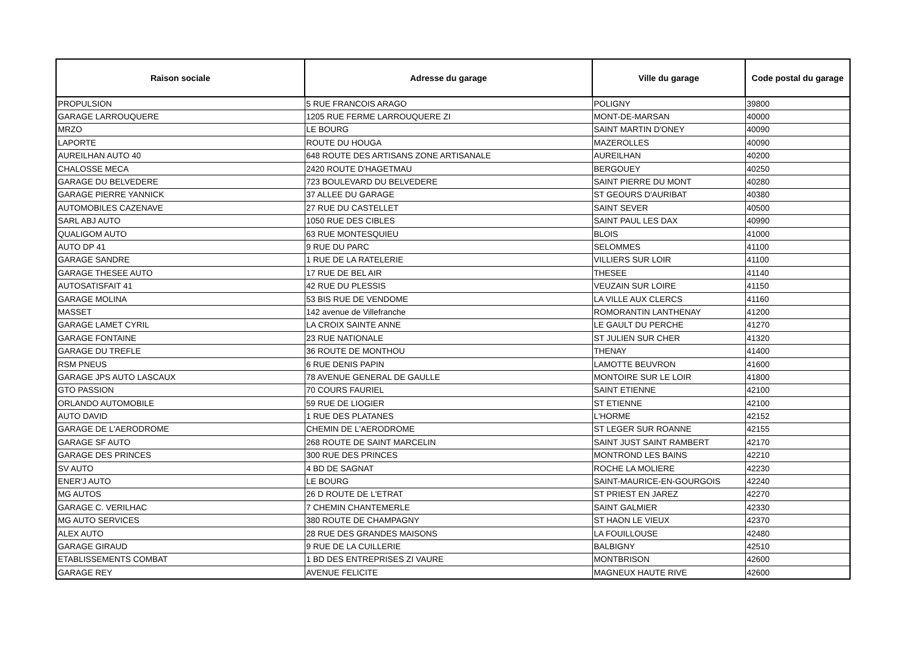| Raison sociale | Adresse du garage | Ville du garage | Code postal du garage |
| --- | --- | --- | --- |
| PROPULSION | 5 RUE FRANCOIS ARAGO | POLIGNY | 39800 |
| GARAGE LARROUQUERE | 1205 RUE FERME LARROUQUERE ZI | MONT-DE-MARSAN | 40000 |
| MRZO | LE BOURG | SAINT MARTIN D'ONEY | 40090 |
| LAPORTE | ROUTE DU HOUGA | MAZEROLLES | 40090 |
| AUREILHAN AUTO 40 | 648 ROUTE DES ARTISANS ZONE ARTISANALE | AUREILHAN | 40200 |
| CHALOSSE MECA | 2420 ROUTE D'HAGETMAU | BERGOUEY | 40250 |
| GARAGE DU BELVEDERE | 723 BOULEVARD DU BELVEDERE | SAINT PIERRE DU MONT | 40280 |
| GARAGE PIERRE YANNICK | 37 ALLEE DU GARAGE | ST GEOURS D'AURIBAT | 40380 |
| AUTOMOBILES CAZENAVE | 27 RUE DU CASTELLET | SAINT SEVER | 40500 |
| SARL ABJ AUTO | 1050 RUE DES CIBLES | SAINT PAUL LES DAX | 40990 |
| QUALIGOM AUTO | 63 RUE MONTESQUIEU | BLOIS | 41000 |
| AUTO DP 41 | 9 RUE DU PARC | SELOMMES | 41100 |
| GARAGE SANDRE | 1 RUE DE LA RATELERIE | VILLIERS SUR LOIR | 41100 |
| GARAGE THESEE AUTO | 17 RUE DE BEL AIR | THESEE | 41140 |
| AUTOSATISFAIT 41 | 42 RUE DU PLESSIS | VEUZAIN SUR LOIRE | 41150 |
| GARAGE MOLINA | 53 BIS RUE DE VENDOME | LA VILLE AUX CLERCS | 41160 |
| MASSET | 142 avenue de Villefranche | ROMORANTIN LANTHENAY | 41200 |
| GARAGE LAMET CYRIL | LA CROIX SAINTE ANNE | LE GAULT DU PERCHE | 41270 |
| GARAGE FONTAINE | 23 RUE NATIONALE | ST JULIEN SUR CHER | 41320 |
| GARAGE DU TREFLE | 36 ROUTE DE MONTHOU | THENAY | 41400 |
| RSM PNEUS | 6 RUE DENIS PAPIN | LAMOTTE BEUVRON | 41600 |
| GARAGE JPS AUTO LASCAUX | 78 AVENUE GENERAL DE GAULLE | MONTOIRE SUR LE LOIR | 41800 |
| GTO PASSION | 70 COURS FAURIEL | SAINT ETIENNE | 42100 |
| ORLANDO AUTOMOBILE | 59 RUE DE LIOGIER | ST ETIENNE | 42100 |
| AUTO DAVID | 1 RUE DES PLATANES | L'HORME | 42152 |
| GARAGE DE L'AERODROME | CHEMIN DE L'AERODROME | ST LEGER SUR ROANNE | 42155 |
| GARAGE SF AUTO | 268 ROUTE DE SAINT MARCELIN | SAINT JUST SAINT RAMBERT | 42170 |
| GARAGE DES PRINCES | 300 RUE DES PRINCES | MONTROND LES BAINS | 42210 |
| SV AUTO | 4 BD DE SAGNAT | ROCHE LA MOLIERE | 42230 |
| ENER'J AUTO | LE BOURG | SAINT-MAURICE-EN-GOURGOIS | 42240 |
| MG AUTOS | 26 D ROUTE DE L'ETRAT | ST PRIEST EN JAREZ | 42270 |
| GARAGE C. VERILHAC | 7 CHEMIN CHANTEMERLE | SAINT GALMIER | 42330 |
| MG AUTO SERVICES | 380 ROUTE DE CHAMPAGNY | ST HAON LE VIEUX | 42370 |
| ALEX AUTO | 28 RUE DES GRANDES MAISONS | LA FOUILLOUSE | 42480 |
| GARAGE GIRAUD | 9 RUE DE LA CUILLERIE | BALBIGNY | 42510 |
| ETABLISSEMENTS COMBAT | 1 BD DES ENTREPRISES ZI VAURE | MONTBRISON | 42600 |
| GARAGE REY | AVENUE FELICITE | MAGNEUX HAUTE RIVE | 42600 |